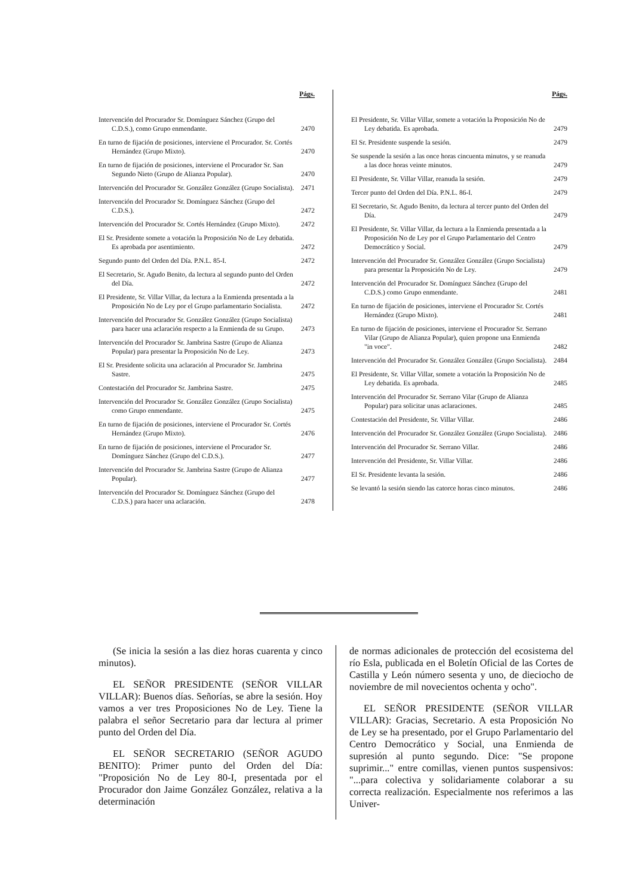Págs.
Intervención del Procurador Sr. Domínguez Sánchez (Grupo del C.D.S.), como Grupo enmendante.
2470
En turno de fijación de posiciones, interviene el Procurador. Sr. Cortés Hernández (Grupo Mixto).
2470
En turno de fijación de posiciones, interviene el Procurador Sr. San Segundo Nieto (Grupo de Alianza Popular).
2470
Intervención del Procurador Sr. González González (Grupo Socialista).
2471
Intervención del Procurador Sr. Domínguez Sánchez (Grupo del C.D.S.).
2472
Intervención del Procurador Sr. Cortés Hernández (Grupo Mixto).
2472
El Sr. Presidente somete a votación la Proposición No de Ley debatida. Es aprobada por asentimiento.
2472
Segundo punto del Orden del Día. P.N.L. 85-I.
2472
El Secretario, Sr. Agudo Benito, da lectura al segundo punto del Orden del Día.
2472
El Presidente, Sr. Villar Villar, da lectura a la Enmienda presentada a la Proposición No de Ley por el Grupo parlamentario Socialista.
2472
Intervención del Procurador Sr. González González (Grupo Socialista) para hacer una aclaración respecto a la Enmienda de su Grupo.
2473
Intervención del Procurador Sr. Jambrina Sastre (Grupo de Alianza Popular) para presentar la Proposición No de Ley.
2473
El Sr. Presidente solicita una aclaración al Procurador Sr. Jambrina Sastre.
2475
Contestación del Procurador Sr. Jambrina Sastre.
2475
Intervención del Procurador Sr. González González (Grupo Socialista) como Grupo enmendante.
2475
En turno de fijación de posiciones, interviene el Procurador Sr. Cortés Hernández (Grupo Mixto).
2476
En turno de fijación de posiciones, interviene el Procurador Sr. Domínguez Sánchez (Grupo del C.D.S.).
2477
Intervención del Procurador Sr. Jambrina Sastre (Grupo de Alianza Popular).
2477
Intervención del Procurador Sr. Domínguez Sánchez (Grupo del C.D.S.) para hacer una aclaración.
2478
Págs.
El Presidente, Sr. Villar Villar, somete a votación la Proposición No de Ley debatida. Es aprobada.
2479
El Sr. Presidente suspende la sesión.
2479
Se suspende la sesión a las once horas cincuenta minutos, y se reanuda a las doce horas veinte minutos.
2479
El Presidente, Sr. Villar Villar, reanuda la sesión.
2479
Tercer punto del Orden del Día. P.N.L. 86-I.
2479
El Secretario, Sr. Agudo Benito, da lectura al tercer punto del Orden del Día.
2479
El Presidente, Sr. Villar Villar, da lectura a la Enmienda presentada a la Proposición No de Ley por el Grupo Parlamentario del Centro Democrático y Social.
2479
Intervención del Procurador Sr. González González (Grupo Socialista) para presentar la Proposición No de Ley.
2479
Intervención del Procurador Sr. Domínguez Sánchez (Grupo del C.D.S.) como Grupo enmendante.
2481
En turno de fijación de posiciones, interviene el Procurador Sr. Cortés Hernández (Grupo Mixto).
2481
En turno de fijación de posiciones, interviene el Procurador Sr. Serrano Vilar (Grupo de Alianza Popular), quien propone una Enmienda "in voce".
2482
Intervención del Procurador Sr. González González (Grupo Socialista).
2484
El Presidente, Sr. Villar Villar, somete a votación la Proposición No de Ley debatida. Es aprobada.
2485
Intervención del Procurador Sr. Serrano Vilar (Grupo de Alianza Popular) para solicitar unas aclaraciones.
2485
Contestación del Presidente, Sr. Villar Villar.
2486
Intervención del Procurador Sr. González González (Grupo Socialista).
2486
Intervención del Procurador Sr. Serrano Villar.
2486
Intervención del Presidente, Sr. Villar Villar.
2486
El Sr. Presidente levanta la sesión.
2486
Se levantó la sesión siendo las catorce horas cinco minutos.
2486
(Se inicia la sesión a las diez horas cuarenta y cinco minutos).
EL SEÑOR PRESIDENTE (SEÑOR VILLAR VILLAR): Buenos días. Señorías, se abre la sesión. Hoy vamos a ver tres Proposiciones No de Ley. Tiene la palabra el señor Secretario para dar lectura al primer punto del Orden del Día.
EL SEÑOR SECRETARIO (SEÑOR AGUDO BENITO): Primer punto del Orden del Día: "Proposición No de Ley 80-I, presentada por el Procurador don Jaime González González, relativa a la determinación
de normas adicionales de protección del ecosistema del río Esla, publicada en el Boletín Oficial de las Cortes de Castilla y León número sesenta y uno, de dieciocho de noviembre de mil novecientos ochenta y ocho".
EL SEÑOR PRESIDENTE (SEÑOR VILLAR VILLAR): Gracias, Secretario. A esta Proposición No de Ley se ha presentado, por el Grupo Parlamentario del Centro Democrático y Social, una Enmienda de supresión al punto segundo. Dice: "Se propone suprimir..." entre comillas, vienen puntos suspensivos: "...para colectiva y solidariamente colaborar a su correcta realización. Especialmente nos referimos a las Univer-